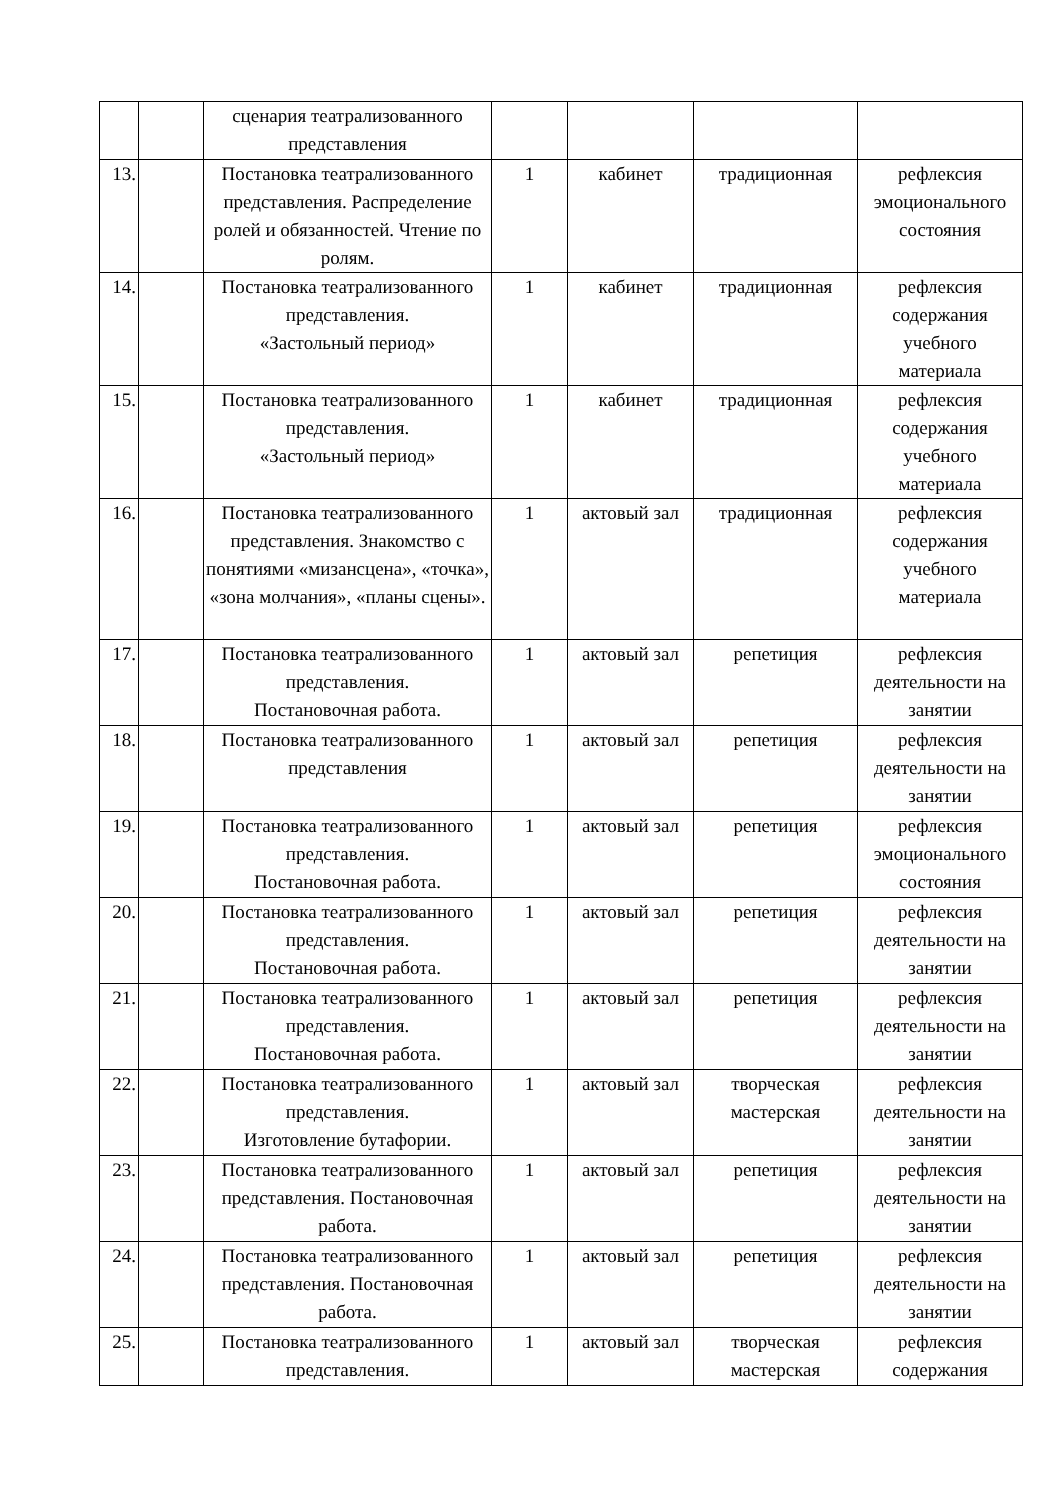| | | сценария театрализованного представления | | | | |
| 13. | | Постановка театрализованного представления. Распределение ролей и обязанностей. Чтение по ролям. | 1 | кабинет | традиционная | рефлексия эмоционального состояния |
| 14. | | Постановка театрализованного представления. «Застольный период» | 1 | кабинет | традиционная | рефлексия содержания учебного материала |
| 15. | | Постановка театрализованного представления. «Застольный период» | 1 | кабинет | традиционная | рефлексия содержания учебного материала |
| 16. | | Постановка театрализованного представления. Знакомство с понятиями «мизансцена», «точка», «зона молчания», «планы сцены». | 1 | актовый зал | традиционная | рефлексия содержания учебного материала |
| 17. | | Постановка театрализованного представления. Постановочная работа. | 1 | актовый зал | репетиция | рефлексия деятельности на занятии |
| 18. | | Постановка театрализованного представления | 1 | актовый зал | репетиция | рефлексия деятельности на занятии |
| 19. | | Постановка театрализованного представления. Постановочная работа. | 1 | актовый зал | репетиция | рефлексия эмоционального состояния |
| 20. | | Постановка театрализованного представления. Постановочная работа. | 1 | актовый зал | репетиция | рефлексия деятельности на занятии |
| 21. | | Постановка театрализованного представления. Постановочная работа. | 1 | актовый зал | репетиция | рефлексия деятельности на занятии |
| 22. | | Постановка театрализованного представления. Изготовление бутафории. | 1 | актовый зал | творческая мастерская | рефлексия деятельности на занятии |
| 23. | | Постановка театрализованного представления. Постановочная работа. | 1 | актовый зал | репетиция | рефлексия деятельности на занятии |
| 24. | | Постановка театрализованного представления. Постановочная работа. | 1 | актовый зал | репетиция | рефлексия деятельности на занятии |
| 25. | | Постановка театрализованного представления. | 1 | актовый зал | творческая мастерская | рефлексия содержания |